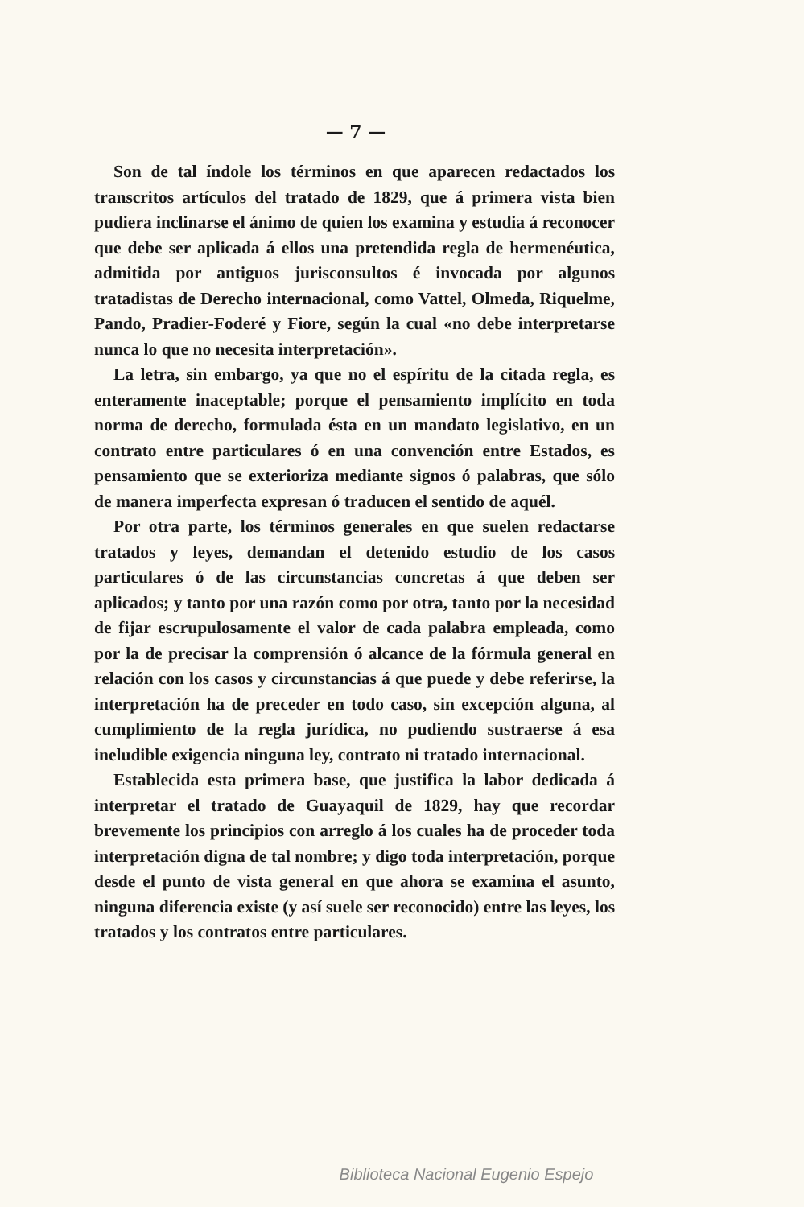— 7 —
Son de tal índole los términos en que aparecen redactados los transcritos artículos del tratado de 1829, que á primera vista bien pudiera inclinarse el ánimo de quien los examina y estudia á reconocer que debe ser aplicada á ellos una pretendida regla de hermenéutica, admitida por antiguos jurisconsultos é invocada por algunos tratadistas de Derecho internacional, como Vattel, Olmeda, Riquelme, Pando, Pradier-Foderé y Fiore, según la cual «no debe interpretarse nunca lo que no necesita interpretación».
La letra, sin embargo, ya que no el espíritu de la citada regla, es enteramente inaceptable; porque el pensamiento implícito en toda norma de derecho, formulada ésta en un mandato legislativo, en un contrato entre particulares ó en una convención entre Estados, es pensamiento que se exterioriza mediante signos ó palabras, que sólo de manera imperfecta expresan ó traducen el sentido de aquél.
Por otra parte, los términos generales en que suelen redactarse tratados y leyes, demandan el detenido estudio de los casos particulares ó de las circunstancias concretas á que deben ser aplicados; y tanto por una razón como por otra, tanto por la necesidad de fijar escrupulosamente el valor de cada palabra empleada, como por la de precisar la comprensión ó alcance de la fórmula general en relación con los casos y circunstancias á que puede y debe referirse, la interpretación ha de preceder en todo caso, sin excepción alguna, al cumplimiento de la regla jurídica, no pudiendo sustraerse á esa ineludible exigencia ninguna ley, contrato ni tratado internacional.
Establecida esta primera base, que justifica la labor dedicada á interpretar el tratado de Guayaquil de 1829, hay que recordar brevemente los principios con arreglo á los cuales ha de proceder toda interpretación digna de tal nombre; y digo toda interpretación, porque desde el punto de vista general en que ahora se examina el asunto, ninguna diferencia existe (y así suele ser reconocido) entre las leyes, los tratados y los contratos entre particulares.
Biblioteca Nacional Eugenio Espejo